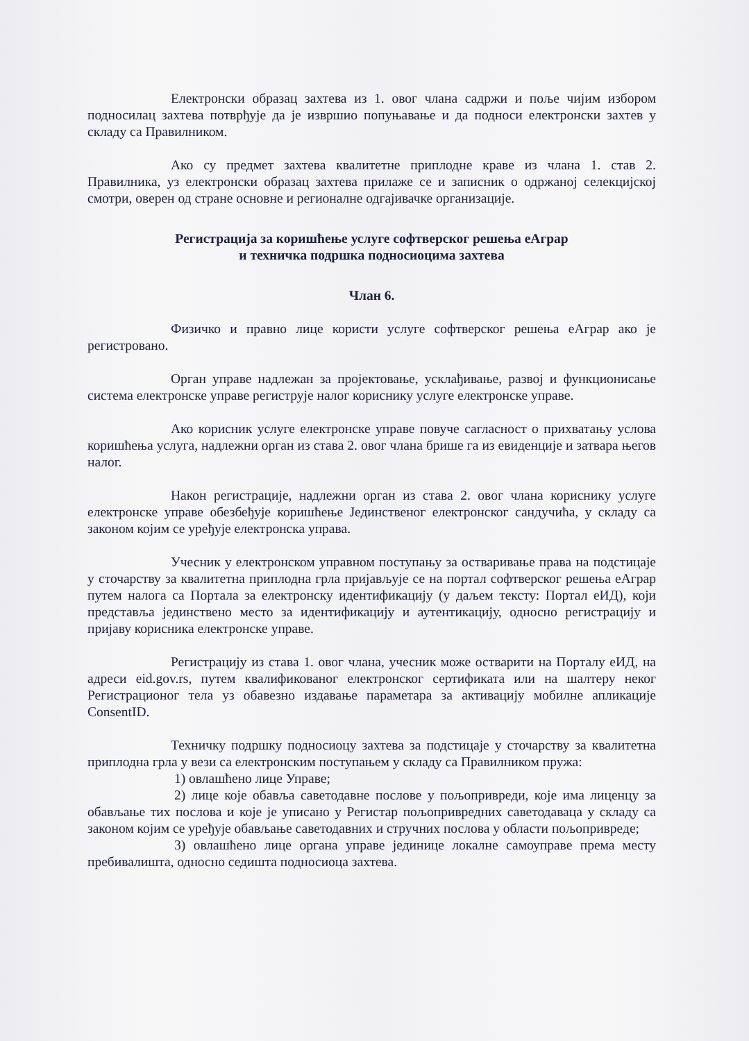Електронски образац захтева из 1. овог члана садржи и поље чијим избором подносилац захтева потврђује да је извршио попуњавање и да подноси електронски захтев у складу са Правилником.
Ако су предмет захтева квалитетне приплодне краве из члана 1. став 2. Правилника, уз електронски образац захтева прилаже се и записник о одржаној селекцијској смотри, оверен од стране основне и регионалне одгајивачке организације.
Регистрација за коришћење услуге софтверског решења еАграр
и техничка подршка подносиоцима захтева
Члан 6.
Физичко и правно лице користи услуге софтверског решења еАграр ако је регистровано.
Орган управе надлежан за пројектовање, усклађивање, развој и функционисање система електронске управе региструје налог кориснику услуге електронске управе.
Ако корисник услуге електронске управе повуче сагласност о прихватању услова коришћења услуга, надлежни орган из става 2. овог члана брише га из евиденције и затвара његов налог.
Након регистрације, надлежни орган из става 2. овог члана кориснику услуге електронске управе обезбеђује коришћење Јединственог електронског сандучића, у складу са законом којим се уређује електронска управа.
Учесник у електронском управном поступању за остваривање права на подстицаје у сточарству за квалитетна приплодна грла пријављује се на портал софтверског решења еАграр путем налога са Портала за електронску идентификацију (у даљем тексту: Портал еИД), који представља јединствено место за идентификацију и аутентикацију, односно регистрацију и пријаву корисника електронске управе.
Регистрацију из става 1. овог члана, учесник може остварити на Порталу еИД, на адреси eid.gov.rs, путем квалификованог електронског сертификата или на шалтеру неког Регистрационог тела уз обавезно издавање параметара за активацију мобилне апликације ConsentID.
Техничку подршку подносиоцу захтева за подстицаје у сточарству за квалитетна приплодна грла у вези са електронским поступањем у складу са Правилником пружа:
1) овлашћено лице Управе;
2) лице које обавља саветодавне послове у пољопривреди, које има лиценцу за обављање тих послова и које је уписано у Регистар пољопривредних саветодаваца у складу са законом којим се уређује обављање саветодавних и стручних послова у области пољопривреде;
3) овлашћено лице органа управе јединице локалне самоуправе према месту пребивалишта, односно седишта подносиоца захтева.